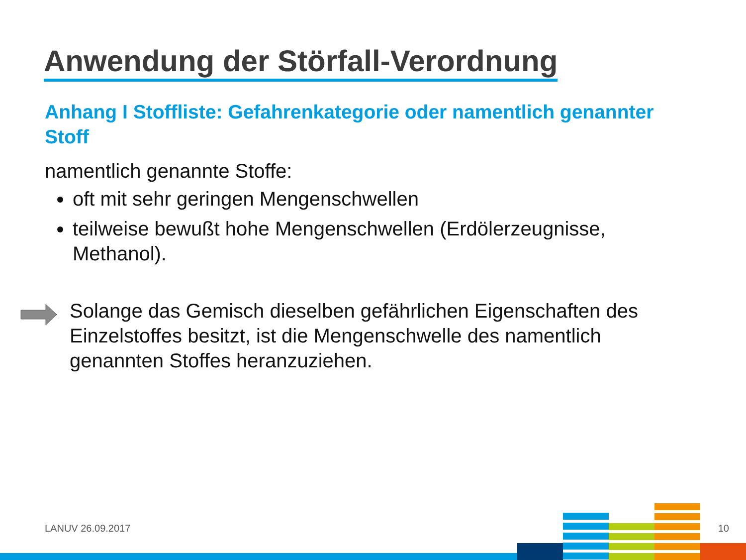Anwendung der Störfall-Verordnung
Anhang I Stoffliste: Gefahrenkategorie oder namentlich genannter Stoff
namentlich genannte Stoffe:
oft mit sehr geringen Mengenschwellen
teilweise bewußt hohe Mengenschwellen (Erdölerzeugnisse, Methanol).
Solange das Gemisch dieselben gefährlichen Eigenschaften des Einzelstoffes besitzt, ist die Mengenschwelle des namentlich genannten Stoffes heranzuziehen.
LANUV 26.09.2017 10